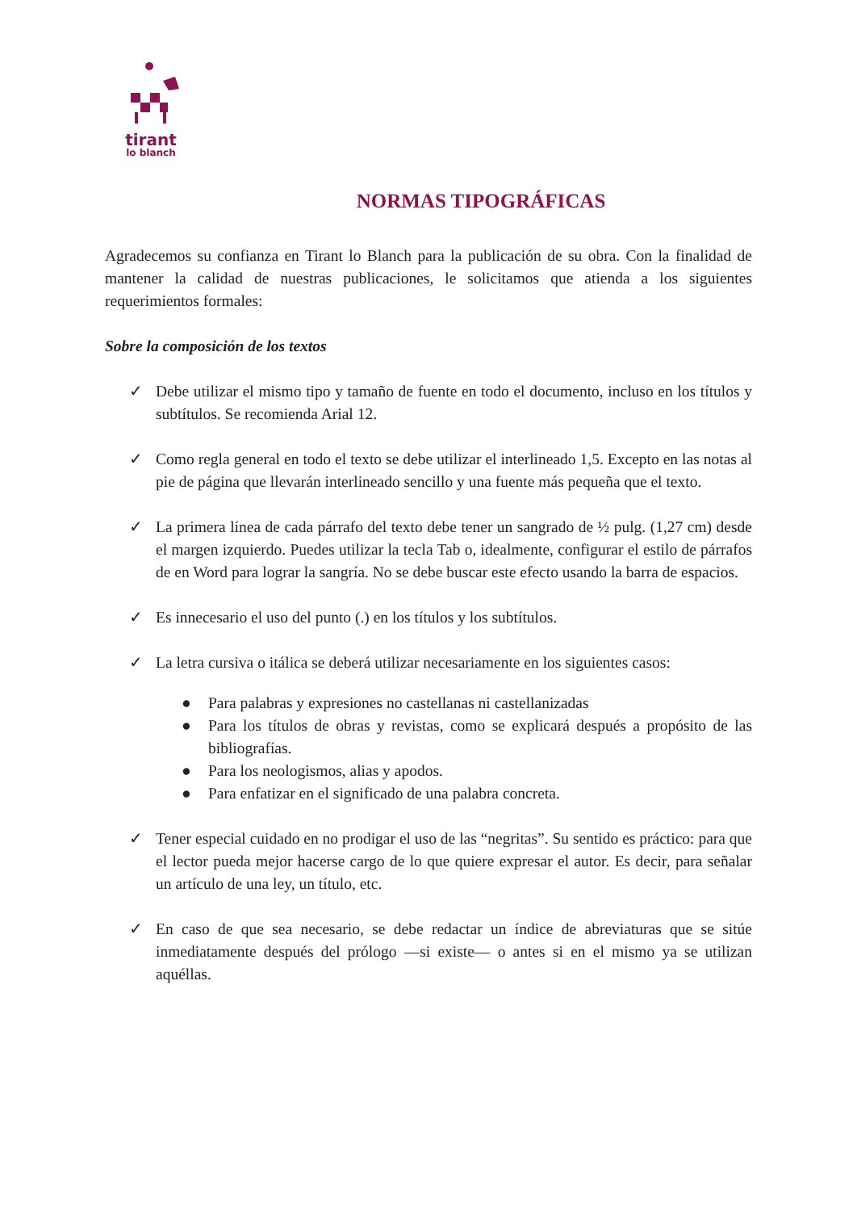tirant
lo blanch
NORMAS TIPOGRÁFICAS
Agradecemos su confianza en Tirant lo Blanch para la publicación de su obra. Con la finalidad de mantener la calidad de nuestras publicaciones, le solicitamos que atienda a los siguientes requerimientos formales:
Sobre la composición de los textos
✓ Debe utilizar el mismo tipo y tamaño de fuente en todo el documento, incluso en los títulos y subtítulos. Se recomienda Arial 12.
✓ Como regla general en todo el texto se debe utilizar el interlineado 1,5. Excepto en las notas al pie de página que llevarán interlineado sencillo y una fuente más pequeña que el texto.
✓ La primera línea de cada párrafo del texto debe tener un sangrado de ½ pulg. (1,27 cm) desde el margen izquierdo. Puedes utilizar la tecla Tab o, idealmente, configurar el estilo de párrafos de en Word para lograr la sangría. No se debe buscar este efecto usando la barra de espacios.
✓ Es innecesario el uso del punto (.) en los títulos y los subtítulos.
✓ La letra cursiva o itálica se deberá utilizar necesariamente en los siguientes casos:
● Para palabras y expresiones no castellanas ni castellanizadas
● Para los títulos de obras y revistas, como se explicará después a propósito de las bibliografías.
● Para los neologismos, alias y apodos.
● Para enfatizar en el significado de una palabra concreta.
✓ Tener especial cuidado en no prodigar el uso de las “negritas”. Su sentido es práctico: para que el lector pueda mejor hacerse cargo de lo que quiere expresar el autor. Es decir, para señalar un artículo de una ley, un título, etc.
✓ En caso de que sea necesario, se debe redactar un índice de abreviaturas que se sitúe inmediatamente después del prólogo —si existe— o antes si en el mismo ya se utilizan aquéllas.